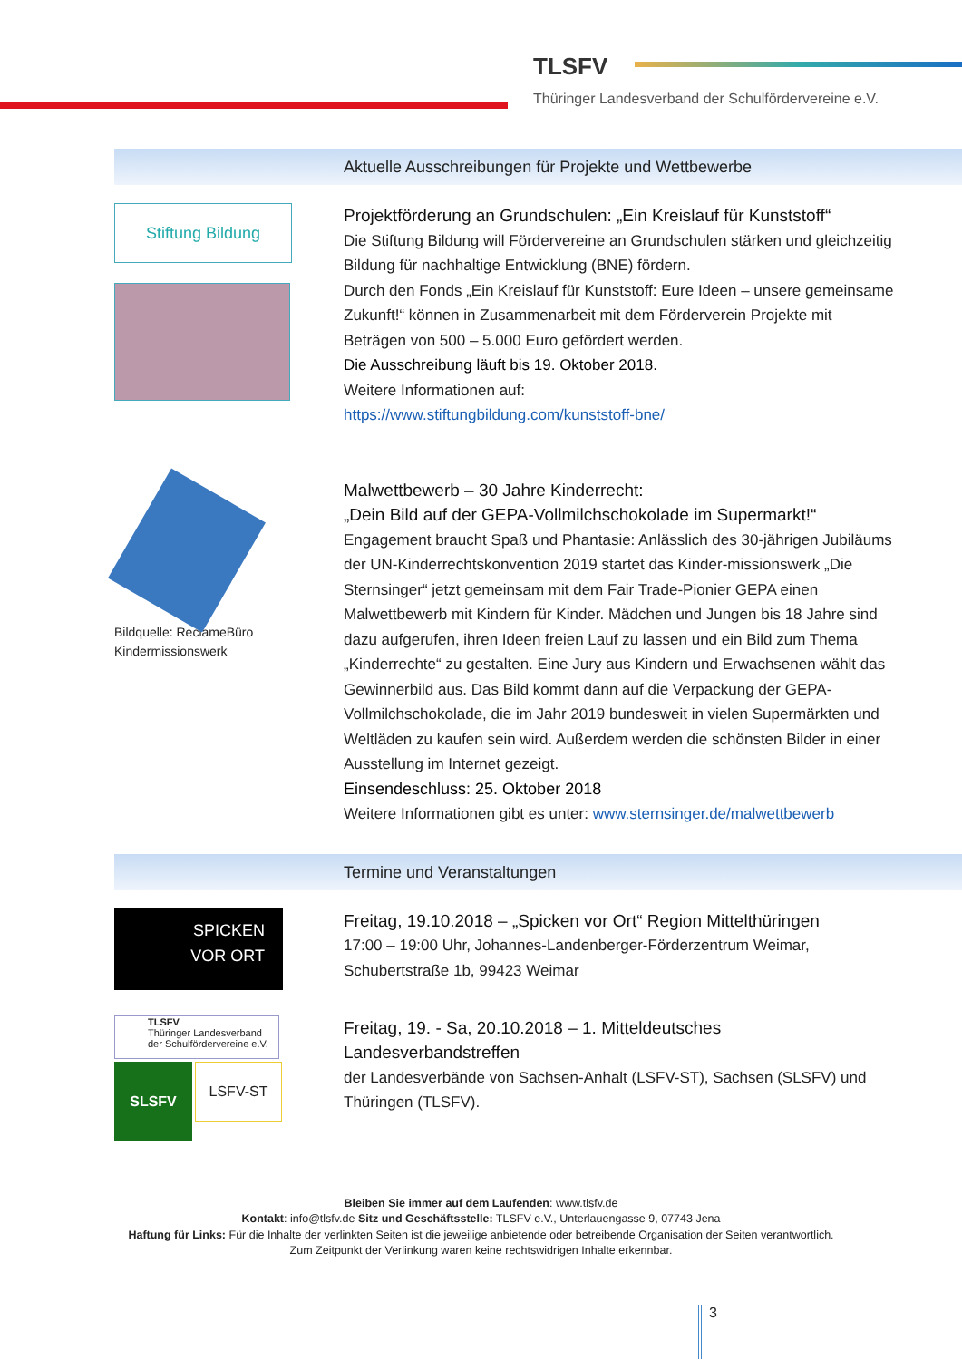TLSFV
Thüringer Landesverband der Schulfördervereine e.V.
Aktuelle Ausschreibungen für Projekte und Wettbewerbe
Stiftung Bildung
Projektförderung an Grundschulen: „Ein Kreislauf für Kunststoff“
Die Stiftung Bildung will Fördervereine an Grundschulen stärken und gleichzeitig Bildung für nachhaltige Entwicklung (BNE) fördern.
Durch den Fonds „Ein Kreislauf für Kunststoff: Eure Ideen – unsere gemeinsame Zukunft!“ können in Zusammenarbeit mit dem Förderverein Projekte mit Beträgen von 500 – 5.000 Euro gefördert werden.
Die Ausschreibung läuft bis 19. Oktober 2018.
Weitere Informationen auf:
https://www.stiftungbildung.com/kunststoff-bne/
Bildquelle: ReclameBüro
Kindermissionswerk
Malwettbewerb – 30 Jahre Kinderrecht:
„Dein Bild auf der GEPA-Vollmilchschokolade im Supermarkt!“
Engagement braucht Spaß und Phantasie: Anlässlich des 30-jährigen Jubiläums der UN-Kinderrechtskonvention 2019 startet das Kinder-missionswerk „Die Sternsinger“ jetzt gemeinsam mit dem Fair Trade-Pionier GEPA einen Malwettbewerb mit Kindern für Kinder. Mädchen und Jungen bis 18 Jahre sind dazu aufgerufen, ihren Ideen freien Lauf zu lassen und ein Bild zum Thema „Kinderrechte“ zu gestalten. Eine Jury aus Kindern und Erwachsenen wählt das Gewinnerbild aus. Das Bild kommt dann auf die Verpackung der GEPA-Vollmilchschokolade, die im Jahr 2019 bundesweit in vielen Supermärkten und Weltläden zu kaufen sein wird. Außerdem werden die schönsten Bilder in einer Ausstellung im Internet gezeigt.
Einsendeschluss: 25. Oktober 2018
Weitere Informationen gibt es unter: www.sternsinger.de/malwettbewerb
Termine und Veranstaltungen
SPICKEN
VOR ORT
Freitag, 19.10.2018 – „Spicken vor Ort“ Region Mittelthüringen
17:00 – 19:00 Uhr, Johannes-Landenberger-Förderzentrum Weimar, Schubertstraße 1b, 99423 Weimar
TLSFV
Thüringer Landesverband der Schulfördervereine e.V.
SLSFV
LSFV-ST
Freitag, 19. - Sa, 20.10.2018 – 1. Mitteldeutsches Landesverbandstreffen
der Landesverbände von Sachsen-Anhalt (LSFV-ST), Sachsen (SLSFV) und Thüringen (TLSFV).
Bleiben Sie immer auf dem Laufenden: www.tlsfv.de
Kontakt: info@tlsfv.de Sitz und Geschäftsstelle: TLSFV e.V., Unterlauengasse 9, 07743 Jena
Haftung für Links: Für die Inhalte der verlinkten Seiten ist die jeweilige anbietende oder betreibende Organisation der Seiten verantwortlich.
Zum Zeitpunkt der Verlinkung waren keine rechtswidrigen Inhalte erkennbar.
3